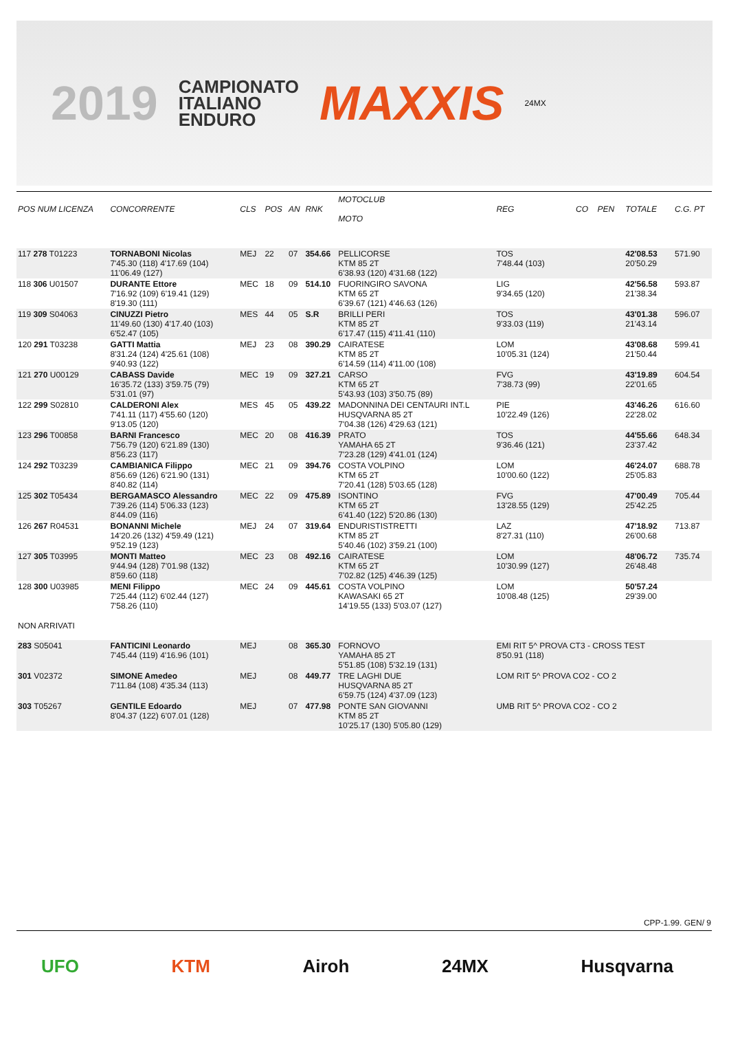2019 CAMPIONATO
ITALIANO
ENDURO MAXXIS 24MX
| POS NUM LICENZA | CONCORRENTE | CLS | POS | AN | RNK | MOTOCLUB MOTO | REG | CO | PEN | TOTALE | C.G. PT |
| --- | --- | --- | --- | --- | --- | --- | --- | --- | --- | --- | --- |
| 117 278 T01223 | TORNABONI Nicolas 7'45.30 (118) 4'17.69 (104) 11'06.49 (127) | MEJ | 22 | 07 | 354.66 | PELLICORSE KTM 85 2T 6'38.93 (120) 4'31.68 (122) | TOS 7'48.44 (103) | | | 42'08.53 20'50.29 | 571.90 |
| 118 306 U01507 | DURANTE Ettore 7'16.92 (109) 6'19.41 (129) 8'19.30 (111) | MEC | 18 | 09 | 514.10 | FUORINGIRO SAVONA KTM 65 2T 6'39.67 (121) 4'46.63 (126) | LIG 9'34.65 (120) | | | 42'56.58 21'38.34 | 593.87 |
| 119 309 S04063 | CINUZZI Pietro 11'49.60 (130) 4'17.40 (103) 6'52.47 (105) | MES | 44 | 05 | S.R | BRILLI PERI KTM 85 2T 6'17.47 (115) 4'11.41 (110) | TOS 9'33.03 (119) | | | 43'01.38 21'43.14 | 596.07 |
| 120 291 T03238 | GATTI Mattia 8'31.24 (124) 4'25.61 (108) 9'40.93 (122) | MEJ | 23 | 08 | 390.29 | CAIRATESE KTM 85 2T 6'14.59 (114) 4'11.00 (108) | LOM 10'05.31 (124) | | | 43'08.68 21'50.44 | 599.41 |
| 121 270 U00129 | CABASS Davide 16'35.72 (133) 3'59.75 (79) 5'31.01 (97) | MEC | 19 | 09 | 327.21 | CARSO KTM 65 2T 5'43.93 (103) 3'50.75 (89) | FVG 7'38.73 (99) | | | 43'19.89 22'01.65 | 604.54 |
| 122 299 S02810 | CALDERONI Alex 7'41.11 (117) 4'55.60 (120) 9'13.05 (120) | MES | 45 | 05 | 439.22 | MADONNINA DEI CENTAURI INT.L HUSQVARNA 85 2T 7'04.38 (126) 4'29.63 (121) | PIE 10'22.49 (126) | | | 43'46.26 22'28.02 | 616.60 |
| 123 296 T00858 | BARNI Francesco 7'56.79 (120) 6'21.89 (130) 8'56.23 (117) | MEC | 20 | 08 | 416.39 | PRATO YAMAHA 65 2T 7'23.28 (129) 4'41.01 (124) | TOS 9'36.46 (121) | | | 44'55.66 23'37.42 | 648.34 |
| 124 292 T03239 | CAMBIANICA Filippo 8'56.69 (126) 6'21.90 (131) 8'40.82 (114) | MEC | 21 | 09 | 394.76 | COSTA VOLPINO KTM 65 2T 7'20.41 (128) 5'03.65 (128) | LOM 10'00.60 (122) | | | 46'24.07 25'05.83 | 688.78 |
| 125 302 T05434 | BERGAMASCO Alessandro 7'39.26 (114) 5'06.33 (123) 8'44.09 (116) | MEC | 22 | 09 | 475.89 | ISONTINO KTM 65 2T 6'41.40 (122) 5'20.86 (130) | FVG 13'28.55 (129) | | | 47'00.49 25'42.25 | 705.44 |
| 126 267 R04531 | BONANNI Michele 14'20.26 (132) 4'59.49 (121) 9'52.19 (123) | MEJ | 24 | 07 | 319.64 | ENDURISTISTRETTI KTM 85 2T 5'40.46 (102) 3'59.21 (100) | LAZ 8'27.31 (110) | | | 47'18.92 26'00.68 | 713.87 |
| 127 305 T03995 | MONTI Matteo 9'44.94 (128) 7'01.98 (132) 8'59.60 (118) | MEC | 23 | 08 | 492.16 | CAIRATESE KTM 65 2T 7'02.82 (125) 4'46.39 (125) | LOM 10'30.99 (127) | | | 48'06.72 26'48.48 | 735.74 |
| 128 300 U03985 | MENI Filippo 7'25.44 (112) 6'02.44 (127) 7'58.26 (110) | MEC | 24 | 09 | 445.61 | COSTA VOLPINO KAWASAKI 65 2T 14'19.55 (133) 5'03.07 (127) | LOM 10'08.48 (125) | | | 50'57.24 29'39.00 | |
| NON ARRIVATI | | | | | | | | | | | |
| 283 S05041 | FANTICINI Leonardo 7'45.44 (119) 4'16.96 (101) | MEJ | | 08 | 365.30 | FORNOVO YAMAHA 85 2T 5'51.85 (108) 5'32.19 (131) | EMI RIT 5^ PROVA CT3 - CROSS TEST 8'50.91 (118) | | | | |
| 301 V02372 | SIMONE Amedeo 7'11.84 (108) 4'35.34 (113) | MEJ | | 08 | 449.77 | TRE LAGHI DUE HUSQVARNA 85 2T 6'59.75 (124) 4'37.09 (123) | LOM RIT 5^ PROVA CO2 - CO 2 | | | | |
| 303 T05267 | GENTILE Edoardo 8'04.37 (122) 6'07.01 (128) | MEJ | | 07 | 477.98 | PONTE SAN GIOVANNI KTM 85 2T 10'25.17 (130) 5'05.80 (129) | UMB RIT 5^ PROVA CO2 - CO 2 | | | | |
CPP-1.99. GEN/ 9
UFO KTM Airoh 24MX Husqvarna